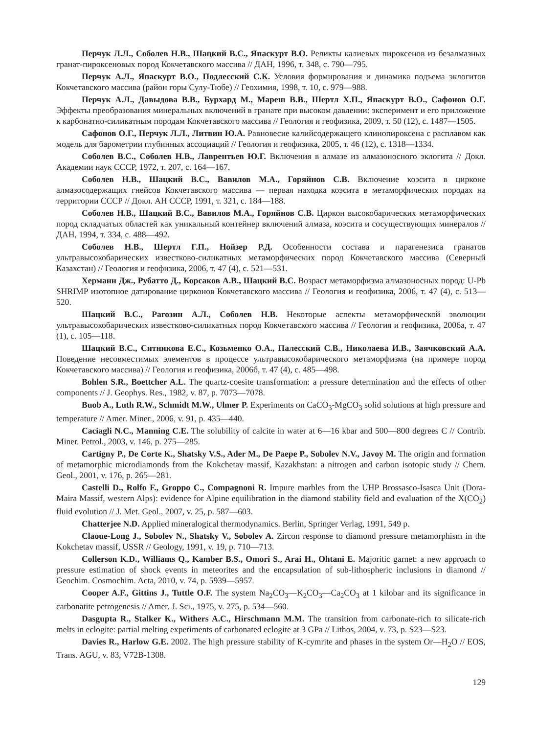Перчук Л.Л., Соболев Н.В., Шацкий В.С., Япаскурт В.О. Реликты калиевых пироксенов из безалмазных гранат-пироксеновых пород Кокчетавского массива // ДАН, 1996, т. 348, с. 790—795.
Перчук А.Л., Япаскурт В.О., Подлесский С.К. Условия формирования и динамика подъема эклогитов Кокчетавского массива (район горы Сулу-Тюбе) // Геохимия, 1998, т. 10, с. 979—988.
Перчук А.Л., Давыдова В.В., Бурхард М., Мареш В.В., Шертл Х.П., Япаскурт В.О., Сафонов О.Г. Эффекты преобразования минеральных включений в гранате при высоком давлении: эксперимент и его приложение к карбонатно-силикатным породам Кокчетавского массива // Геология и геофизика, 2009, т. 50 (12), с. 1487—1505.
Сафонов О.Г., Перчук Л.Л., Литвин Ю.А. Равновесие калийсодержащего клинопироксена с расплавом как модель для барометрии глубинных ассоциаций // Геология и геофизика, 2005, т. 46 (12), с. 1318—1334.
Соболев В.С., Соболев Н.В., Лаврентьев Ю.Г. Включения в алмазе из алмазоносного эклогита // Докл. Академии наук СССР, 1972, т. 207, с. 164—167.
Соболев Н.В., Шацкий В.С., Вавилов М.А., Горяйнов С.В. Включение коэсита в цирконе алмазосодержащих гнейсов Кокчетавского массива — первая находка коэсита в метаморфических породах на территории СССР // Докл. АН СССР, 1991, т. 321, с. 184—188.
Соболев Н.В., Шацкий В.С., Вавилов М.А., Горяйнов С.В. Циркон высокобарических метаморфических пород складчатых областей как уникальный контейнер включений алмаза, коэсита и сосуществующих минералов // ДАН, 1994, т. 334, с. 488—492.
Соболев Н.В., Шертл Г.П., Нойзер Р.Д. Особенности состава и парагенезиса гранатов ультравысокобарических известково-силикатных метаморфических пород Кокчетавского массива (Северный Казахстан) // Геология и геофизика, 2006, т. 47 (4), с. 521—531.
Херманн Дж., Рубатто Д., Корсаков А.В., Шацкий В.С. Возраст метаморфизма алмазоносных пород: U-Pb SHRIMP изотопное датирование цирконов Кокчетавского массива // Геология и геофизика, 2006, т. 47 (4), с. 513—520.
Шацкий В.С., Рагозин А.Л., Соболев Н.В. Некоторые аспекты метаморфической эволюции ультравысокобарических известково-силикатных пород Кокчетавского массива // Геология и геофизика, 2006а, т. 47 (1), с. 105—118.
Шацкий В.С., Ситникова Е.С., Козьменко О.А., Палесский С.В., Николаева И.В., Заячковский А.А. Поведение несовместимых элементов в процессе ультравысокобарического метаморфизма (на примере пород Кокчетавского массива) // Геология и геофизика, 2006б, т. 47 (4), с. 485—498.
Bohlen S.R., Boettcher A.L. The quartz-coesite transformation: a pressure determination and the effects of other components // J. Geophys. Res., 1982, v. 87, p. 7073—7078.
Buob A., Luth R.W., Schmidt M.W., Ulmer P. Experiments on CaCO<sub>3</sub>-MgCO<sub>3</sub> solid solutions at high pressure and temperature // Amer. Miner., 2006, v. 91, p. 435—440.
Caciagli N.C., Manning C.E. The solubility of calcite in water at 6—16 kbar and 500—800 degrees C // Contrib. Miner. Petrol., 2003, v. 146, p. 275—285.
Cartigny P., De Corte K., Shatsky V.S., Ader M., De Paepe P., Sobolev N.V., Javoy M. The origin and formation of metamorphic microdiamonds from the Kokchetav massif, Kazakhstan: a nitrogen and carbon isotopic study // Chem. Geol., 2001, v. 176, p. 265—281.
Castelli D., Rolfo F., Groppo C., Compagnoni R. Impure marbles from the UHP Brossasco-Isasca Unit (Dora-Maira Massif, western Alps): evidence for Alpine equilibration in the diamond stability field and evaluation of the X(CO<sub>2</sub>) fluid evolution // J. Met. Geol., 2007, v. 25, p. 587—603.
Chatterjee N.D. Applied mineralogical thermodynamics. Berlin, Springer Verlag, 1991, 549 p.
Claoue-Long J., Sobolev N., Shatsky V., Sobolev A. Zircon response to diamond pressure metamorphism in the Kokchetav massif, USSR // Geology, 1991, v. 19, p. 710—713.
Collerson K.D., Williams Q., Kamber B.S., Omori S., Arai H., Ohtani E. Majoritic garnet: a new approach to pressure estimation of shock events in meteorites and the encapsulation of sub-lithospheric inclusions in diamond // Geochim. Cosmochim. Acta, 2010, v. 74, p. 5939—5957.
Cooper A.F., Gittins J., Tuttle O.F. The system Na<sub>2</sub>CO<sub>3</sub>—K<sub>2</sub>CO<sub>3</sub>—Ca<sub>2</sub>CO<sub>3</sub> at 1 kilobar and its significance in carbonatite petrogenesis // Amer. J. Sci., 1975, v. 275, p. 534—560.
Dasgupta R., Stalker K., Withers A.C., Hirschmann M.M. The transition from carbonate-rich to silicate-rich melts in eclogite: partial melting experiments of carbonated eclogite at 3 GPa // Lithos, 2004, v. 73, p. S23—S23.
Davies R., Harlow G.E. 2002. The high pressure stability of K-cymrite and phases in the system Or—H<sub>2</sub>O // EOS, Trans. AGU, v. 83, V72B-1308.
129